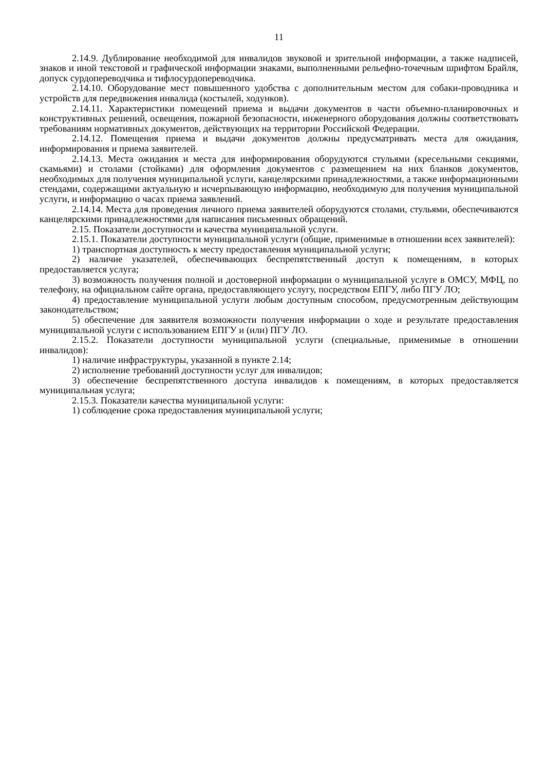11
2.14.9. Дублирование необходимой для инвалидов звуковой и зрительной информации, а также надписей, знаков и иной текстовой и графической информации знаками, выполненными рельефно-точечным шрифтом Брайля, допуск сурдопереводчика и тифлосурдопереводчика.
2.14.10. Оборудование мест повышенного удобства с дополнительным местом для собаки-проводника и устройств для передвижения инвалида (костылей, ходунков).
2.14.11. Характеристики помещений приема и выдачи документов в части объемно-планировочных и конструктивных решений, освещения, пожарной безопасности, инженерного оборудования должны соответствовать требованиям нормативных документов, действующих на территории Российской Федерации.
2.14.12. Помещения приема и выдачи документов должны предусматривать места для ожидания, информирования и приема заявителей.
2.14.13. Места ожидания и места для информирования оборудуются стульями (кресельными секциями, скамьями) и столами (стойками) для оформления документов с размещением на них бланков документов, необходимых для получения муниципальной услуги, канцелярскими принадлежностями, а также информационными стендами, содержащими актуальную и исчерпывающую информацию, необходимую для получения муниципальной услуги, и информацию о часах приема заявлений.
2.14.14. Места для проведения личного приема заявителей оборудуются столами, стульями, обеспечиваются канцелярскими принадлежностями для написания письменных обращений.
2.15. Показатели доступности и качества муниципальной услуги.
2.15.1. Показатели доступности муниципальной услуги (общие, применимые в отношении всех заявителей):
1) транспортная доступность к месту предоставления муниципальной услуги;
2) наличие указателей, обеспечивающих беспрепятственный доступ к помещениям, в которых предоставляется услуга;
3) возможность получения полной и достоверной информации о муниципальной услуге в ОМСУ, МФЦ, по телефону, на официальном сайте органа, предоставляющего услугу, посредством ЕПГУ, либо ПГУ ЛО;
4) предоставление муниципальной услуги любым доступным способом, предусмотренным действующим законодательством;
5) обеспечение для заявителя возможности получения информации о ходе и результате предоставления муниципальной услуги с использованием ЕПГУ и (или) ПГУ ЛО.
2.15.2. Показатели доступности муниципальной услуги (специальные, применимые в отношении инвалидов):
1) наличие инфраструктуры, указанной в пункте 2.14;
2) исполнение требований доступности услуг для инвалидов;
3) обеспечение беспрепятственного доступа инвалидов к помещениям, в которых предоставляется муниципальная услуга;
2.15.3. Показатели качества муниципальной услуги:
1) соблюдение срока предоставления муниципальной услуги;